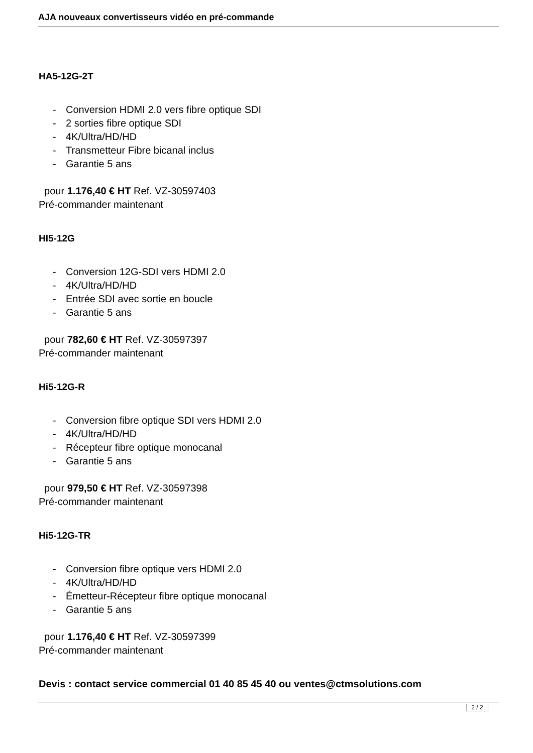AJA nouveaux convertisseurs vidéo en pré-commande
HA5-12G-2T
- Conversion HDMI 2.0 vers fibre optique SDI
- 2 sorties fibre optique SDI
- 4K/Ultra/HD/HD
- Transmetteur Fibre bicanal inclus
- Garantie 5 ans
pour 1.176,40 € HT Ref. VZ-30597403
Pré-commander maintenant
HI5-12G
- Conversion 12G-SDI vers HDMI 2.0
- 4K/Ultra/HD/HD
- Entrée SDI avec sortie en boucle
- Garantie 5 ans
pour 782,60 € HT Ref. VZ-30597397
Pré-commander maintenant
Hi5-12G-R
- Conversion fibre optique SDI vers HDMI 2.0
- 4K/Ultra/HD/HD
- Récepteur fibre optique monocanal
- Garantie 5 ans
pour 979,50 € HT Ref. VZ-30597398
Pré-commander maintenant
Hi5-12G-TR
- Conversion fibre optique vers HDMI 2.0
- 4K/Ultra/HD/HD
- Émetteur-Récepteur fibre optique monocanal
- Garantie 5 ans
pour 1.176,40 € HT Ref. VZ-30597399
Pré-commander maintenant
Devis : contact service commercial 01 40 85 45 40 ou ventes@ctmsolutions.com
2 / 2